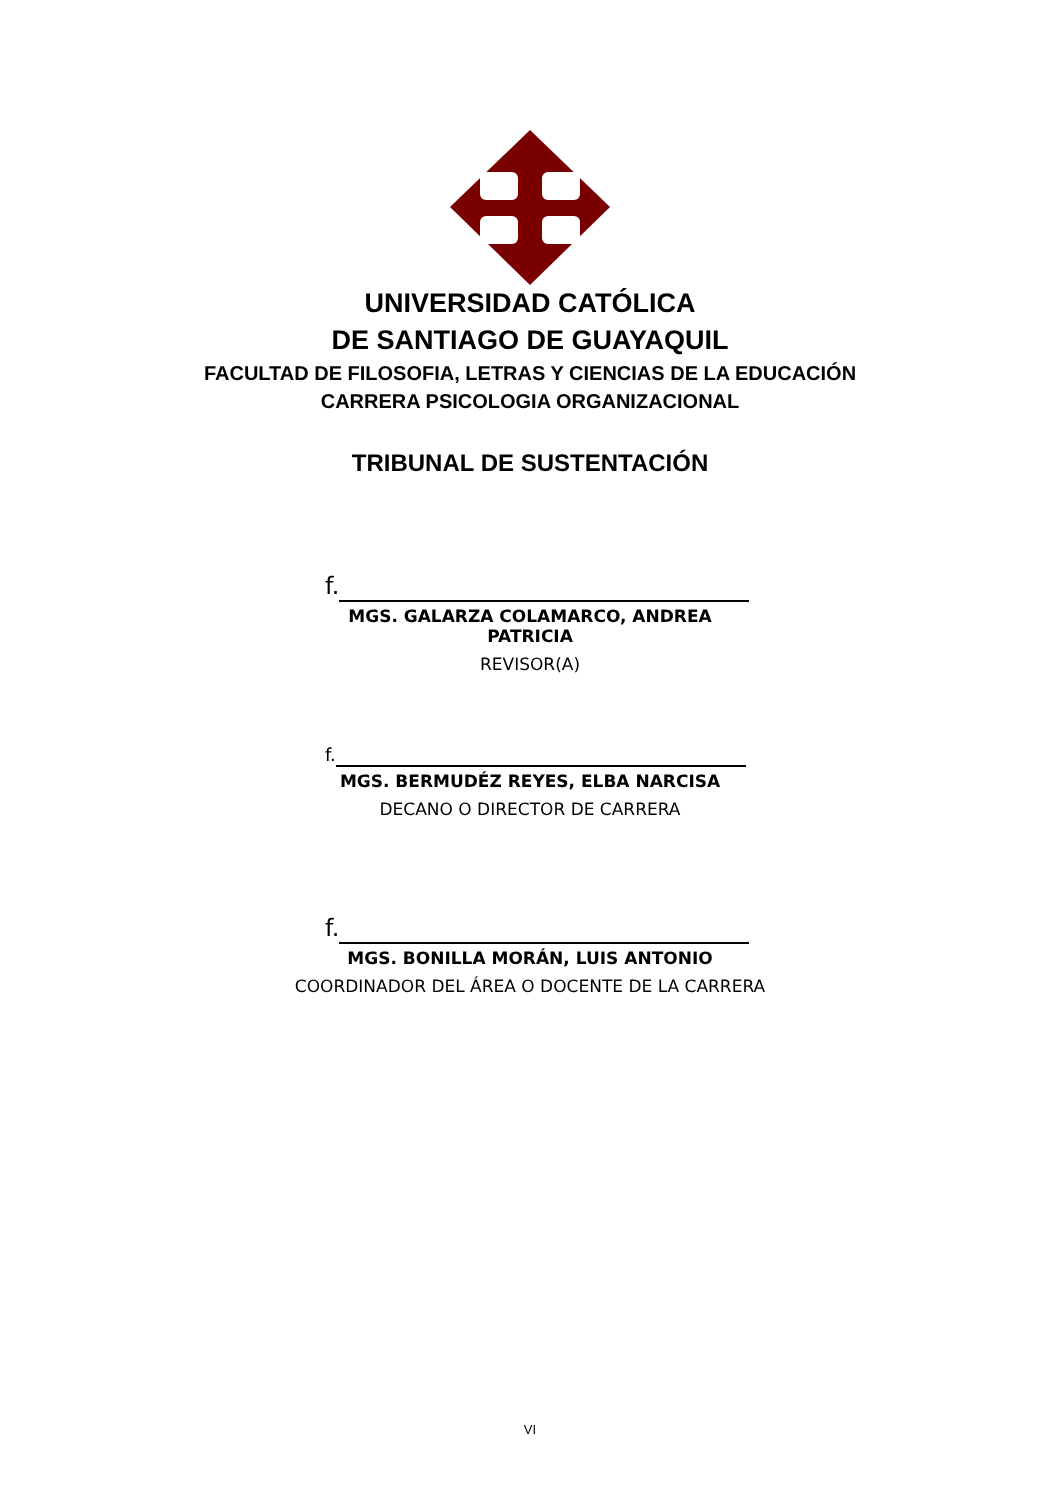UNIVERSIDAD CATÓLICA
DE SANTIAGO DE GUAYAQUIL
FACULTAD DE FILOSOFIA, LETRAS Y CIENCIAS DE LA EDUCACIÓN
CARRERA PSICOLOGIA ORGANIZACIONAL
TRIBUNAL DE SUSTENTACIÓN
f.
MGS. GALARZA COLAMARCO, ANDREA PATRICIA
REVISOR(A)
f.
MGS. BERMUDÉZ REYES, ELBA NARCISA
DECANO O DIRECTOR DE CARRERA
f.
MGS. BONILLA MORÁN, LUIS ANTONIO
COORDINADOR DEL ÁREA O DOCENTE DE LA CARRERA
VI